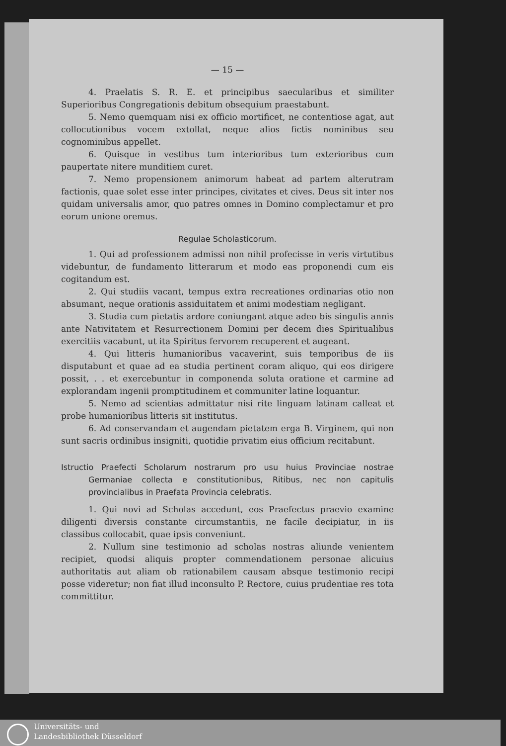— 15 —
4. Praelatis S. R. E. et principibus saecularibus et similiter Superioribus Congregationis debitum obsequium praestabunt.
5. Nemo quemquam nisi ex officio mortificet, ne contentiose agat, aut collocutionibus vocem extollat, neque alios fictis nominibus seu cognominibus appellet.
6. Quisque in vestibus tum interioribus tum exterioribus cum paupertate nitere munditiem curet.
7. Nemo propensionem animorum habeat ad partem alterutram factionis, quae solet esse inter principes, civitates et cives. Deus sit inter nos quidam universalis amor, quo patres omnes in Domino complectamur et pro eorum unione oremus.
Regulae Scholasticorum.
1. Qui ad professionem admissi non nihil profecisse in veris virtutibus videbuntur, de fundamento litterarum et modo eas proponendi cum eis cogitandum est.
2. Qui studiis vacant, tempus extra recreationes ordinarias otio non absumant, neque orationis assiduitatem et animi modestiam negligant.
3. Studia cum pietatis ardore coniungant atque adeo bis singulis annis ante Nativitatem et Resurrectionem Domini per decem dies Spiritualibus exercitiis vacabunt, ut ita Spiritus fervorem recuperent et augeant.
4. Qui litteris humanioribus vacaverint, suis temporibus de iis disputabunt et quae ad ea studia pertinent coram aliquo, qui eos dirigere possit, . . et exercebuntur in componenda soluta oratione et carmine ad explorandam ingenii promptitudinem et communiter latine loquantur.
5. Nemo ad scientias admittatur nisi rite linguam latinam calleat et probe humanioribus litteris sit institutus.
6. Ad conservandam et augendam pietatem erga B. Virginem, qui non sunt sacris ordinibus insigniti, quotidie privatim eius officium recitabunt.
Istructio Praefecti Scholarum nostrarum pro usu huius Provinciae nostrae Germaniae collecta e constitutionibus, Ritibus, nec non capitulis provincialibus in Praefata Provincia celebratis.
1. Qui novi ad Scholas accedunt, eos Praefectus praevio examine diligenti diversis constante circumstantiis, ne facile decipiatur, in iis classibus collocabit, quae ipsis conveniunt.
2. Nullum sine testimonio ad scholas nostras aliunde venientem recipiet, quodsi aliquis propter commendationem personae alicuius authoritatis aut aliam ob rationabilem causam absque testimonio recipi posse videretur; non fiat illud inconsulto P. Rectore, cuius prudentiae res tota committitur.
Universitäts- und
Landesbibliothek Düsseldorf